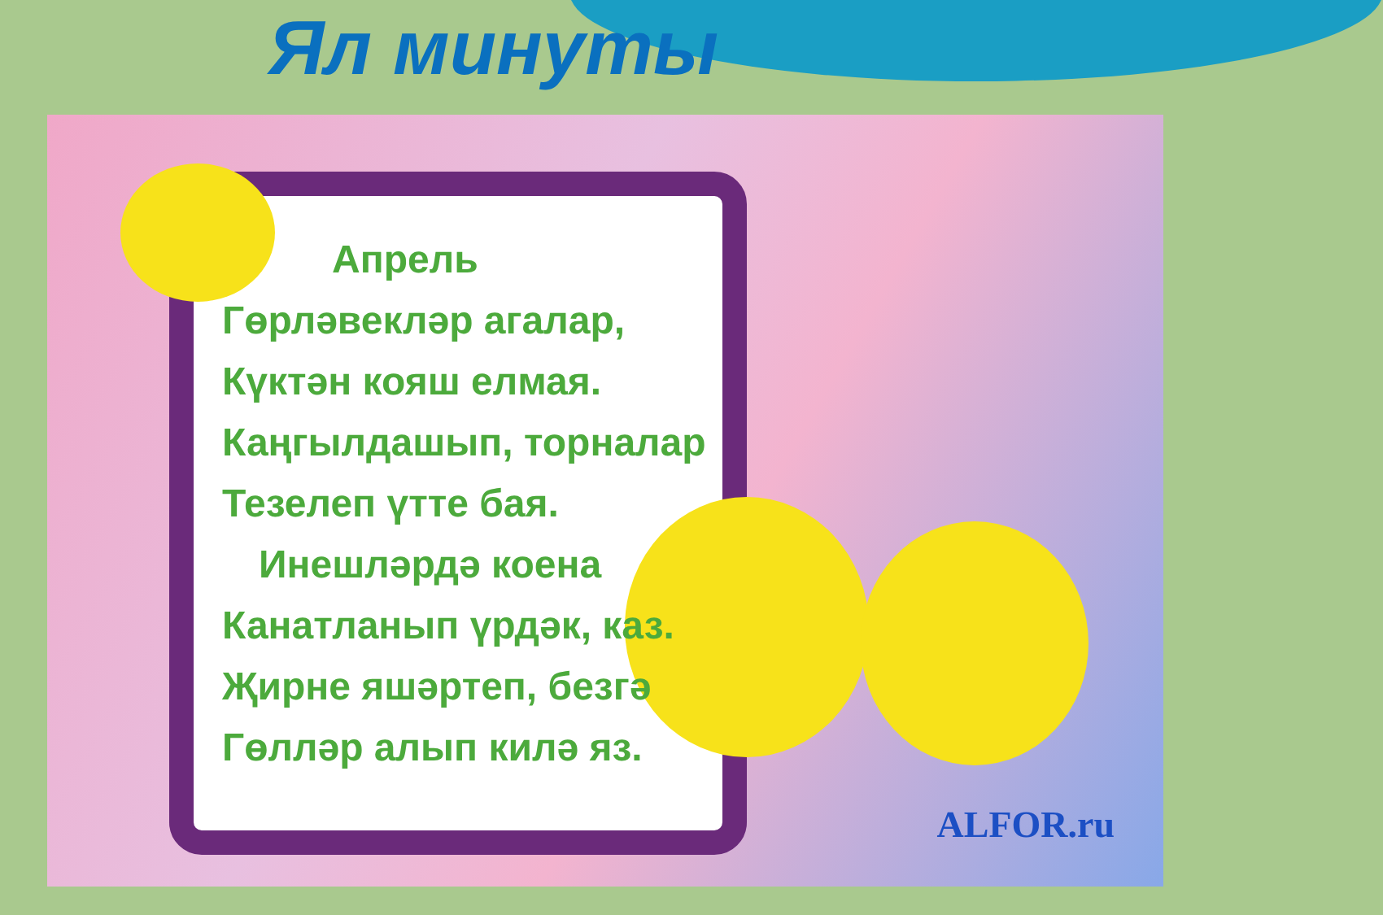Ял минуты
Апрель
Гөрләвекләр агалар,
Күктән кояш елмая.
Каңгылдашып, торналар
Тезелеп үтте бая.
Инешләрдә коена
Канатланып үрдәк, каз.
Җирне яшәртеп, безгә
Гөлләр алып килә яз.
ALFOR.ru